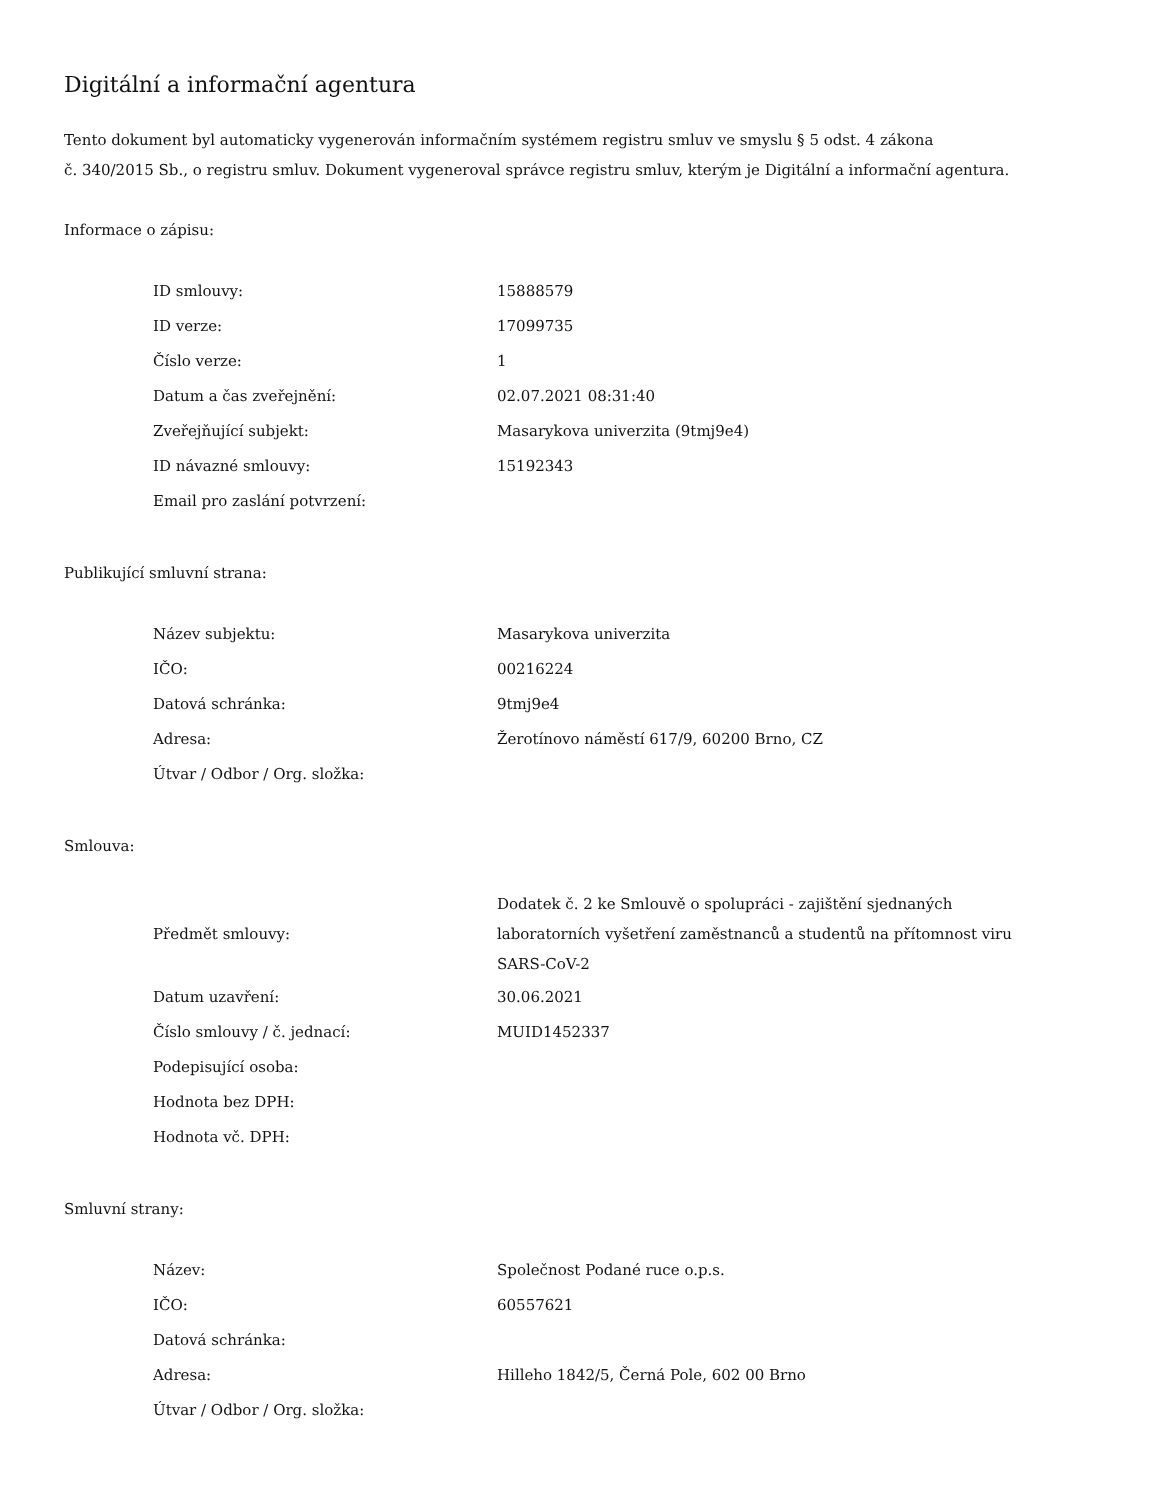Digitální a informační agentura
Tento dokument byl automaticky vygenerován informačním systémem registru smluv ve smyslu § 5 odst. 4 zákona
č. 340/2015 Sb., o registru smluv. Dokument vygeneroval správce registru smluv, kterým je Digitální a informační agentura.
Informace o zápisu:
| ID smlouvy: | 15888579 |
| ID verze: | 17099735 |
| Číslo verze: | 1 |
| Datum a čas zveřejnění: | 02.07.2021 08:31:40 |
| Zveřejňující subjekt: | Masarykova univerzita (9tmj9e4) |
| ID návazné smlouvy: | 15192343 |
| Email pro zaslání potvrzení: | |
Publikující smluvní strana:
| Název subjektu: | Masarykova univerzita |
| IČO: | 00216224 |
| Datová schránka: | 9tmj9e4 |
| Adresa: | Žerotínovo náměstí 617/9, 60200 Brno, CZ |
| Útvar / Odbor / Org. složka: | |
Smlouva:
| Předmět smlouvy: | Dodatek č. 2 ke Smlouvě o spolupráci - zajištění sjednaných laboratorních vyšetření zaměstnanců a studentů na přítomnost viru SARS-CoV-2 |
| Datum uzavření: | 30.06.2021 |
| Číslo smlouvy / č. jednací: | MUID1452337 |
| Podepisující osoba: | |
| Hodnota bez DPH: | |
| Hodnota vč. DPH: | |
Smluvní strany:
| Název: | Společnost Podané ruce o.p.s. |
| IČO: | 60557621 |
| Datová schránka: | |
| Adresa: | Hilleho 1842/5, Černá Pole, 602 00 Brno |
| Útvar / Odbor / Org. složka: | |